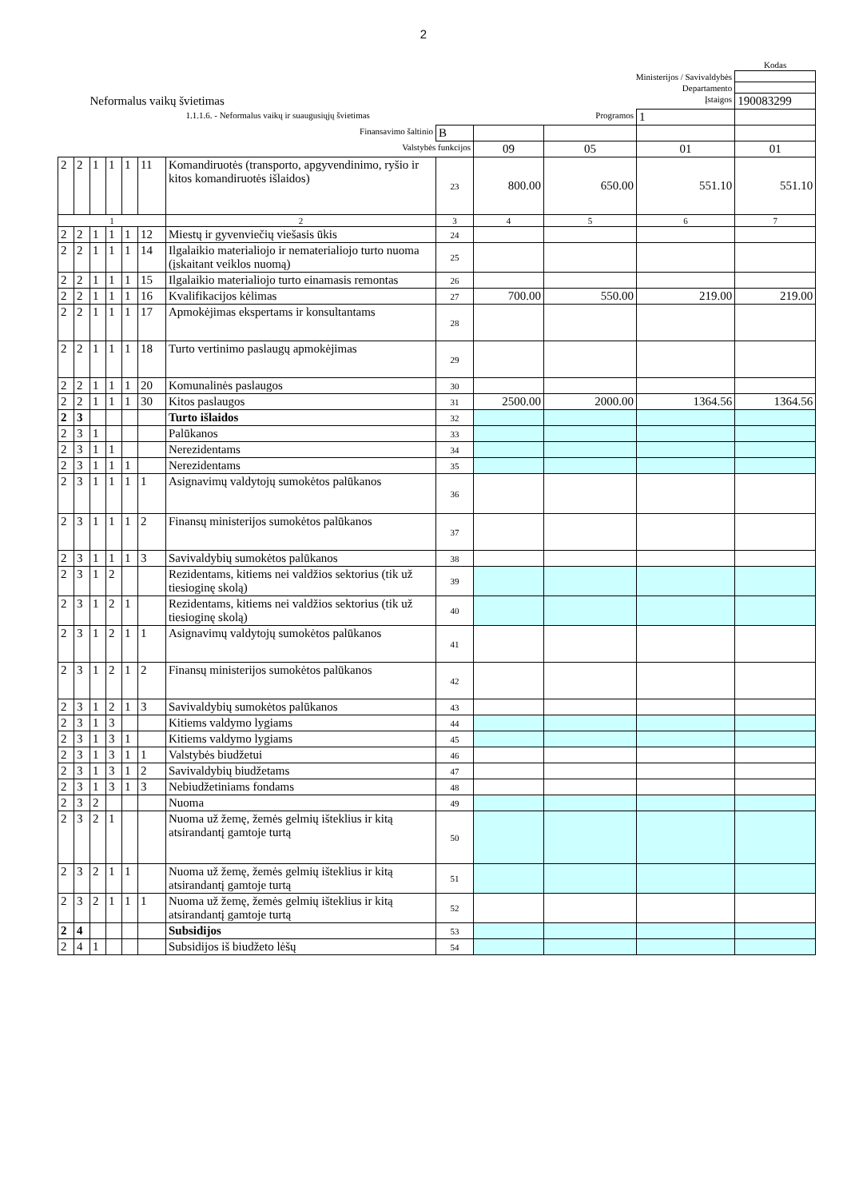2
| | | | | | | | | | | | Kodas |
| Ministerijos / Savivaldybės | | | | | | | | | | | |
| Departamento | | | | | | | | | | | |
| Neformalus vaikų švietimas | | | | | | | Įstaigos | | | | 190083299 |
| 1.1.1.6. - Neformalus vaikų ir suaugusiųjų švietimas | | | | | | | | Programos | | 1 | |
| Finansavimo šaltinio | | | | | | | B | | | | |
| Valstybės funkcijos | | | | | | | | 09 | 05 | 01 | 01 |
| 2 | 2 | 1 | 1 | 1 | 11 | Komandiruotės (transporto, apgyvendinimo, ryšio ir kitos komandiruotės išlaidos) | 23 | 800.00 | 650.00 | 551.10 | 551.10 |
| 1 | | | | | | 2 | 3 | 4 | 5 | 6 | 7 |
| 2 | 2 | 1 | 1 | 1 | 12 | Miestų ir gyvenviečių viešasis ūkis | 24 | | | | |
| 2 | 2 | 1 | 1 | 1 | 14 | Ilgalaikio materialiojo ir nematerialiojo turto nuoma (įskaitant veiklos nuomą) | 25 | | | | |
| 2 | 2 | 1 | 1 | 1 | 15 | Ilgalaikio materialiojo turto einamasis remontas | 26 | | | | |
| 2 | 2 | 1 | 1 | 1 | 16 | Kvalifikacijos kėlimas | 27 | 700.00 | 550.00 | 219.00 | 219.00 |
| 2 | 2 | 1 | 1 | 1 | 17 | Apmokėjimas ekspertams ir konsultantams | 28 | | | | |
| 2 | 2 | 1 | 1 | 1 | 18 | Turto vertinimo paslaugų apmokėjimas | 29 | | | | |
| 2 | 2 | 1 | 1 | 1 | 20 | Komunalinės paslaugos | 30 | | | | |
| 2 | 2 | 1 | 1 | 1 | 30 | Kitos paslaugos | 31 | 2500.00 | 2000.00 | 1364.56 | 1364.56 |
| 2 | 3 | | | | | Turto išlaidos | 32 | | | | |
| 2 | 3 | 1 | | | | Palūkanos | 33 | | | | |
| 2 | 3 | 1 | 1 | | | Nerezidentams | 34 | | | | |
| 2 | 3 | 1 | 1 | 1 | | Nerezidentams | 35 | | | | |
| 2 | 3 | 1 | 1 | 1 | 1 | Asignavimų valdytojų sumokėtos palūkanos | 36 | | | | |
| 2 | 3 | 1 | 1 | 1 | 2 | Finansų ministerijos sumokėtos palūkanos | 37 | | | | |
| 2 | 3 | 1 | 1 | 1 | 3 | Savivaldybių sumokėtos palūkanos | 38 | | | | |
| 2 | 3 | 1 | 2 | | | Rezidentams, kitiems nei valdžios sektorius (tik už tiesioginę skolą) | 39 | | | | |
| 2 | 3 | 1 | 2 | 1 | | Rezidentams, kitiems nei valdžios sektorius (tik už tiesioginę skolą) | 40 | | | | |
| 2 | 3 | 1 | 2 | 1 | 1 | Asignavimų valdytojų sumokėtos palūkanos | 41 | | | | |
| 2 | 3 | 1 | 2 | 1 | 2 | Finansų ministerijos sumokėtos palūkanos | 42 | | | | |
| 2 | 3 | 1 | 2 | 1 | 3 | Savivaldybių sumokėtos palūkanos | 43 | | | | |
| 2 | 3 | 1 | 3 | | | Kitiems valdymo lygiams | 44 | | | | |
| 2 | 3 | 1 | 3 | 1 | | Kitiems valdymo lygiams | 45 | | | | |
| 2 | 3 | 1 | 3 | 1 | 1 | Valstybės biudžetui | 46 | | | | |
| 2 | 3 | 1 | 3 | 1 | 2 | Savivaldybių biudžetams | 47 | | | | |
| 2 | 3 | 1 | 3 | 1 | 3 | Nebiudžetiniams fondams | 48 | | | | |
| 2 | 3 | 2 | | | | Nuoma | 49 | | | | |
| 2 | 3 | 2 | 1 | | | Nuoma už žemę, žemės gelmių išteklius ir kitą atsirandantį gamtoje turtą | 50 | | | | |
| 2 | 3 | 2 | 1 | 1 | | Nuoma už žemę, žemės gelmių išteklius ir kitą atsirandantį gamtoje turtą | 51 | | | | |
| 2 | 3 | 2 | 1 | 1 | 1 | Nuoma už žemę, žemės gelmių išteklius ir kitą atsirandantį gamtoje turtą | 52 | | | | |
| 2 | 4 | | | | | Subsidijos | 53 | | | | |
| 2 | 4 | 1 | | | | Subsidijos iš biudžeto lėšų | 54 | | | | |